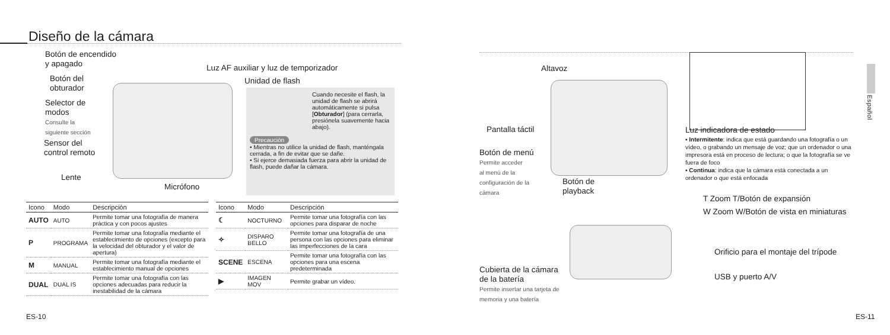Diseño de la cámara
Botón de encendido
y apagado
Botón del
obturador
Selector de
modos
Consulte la
siguiente sección
Sensor del
control remoto
Lente
Luz AF auxiliar y luz de temporizador
Unidad de flash
Micrófono
Cuando necesite el flash, la unidad de flash se abrirá automáticamente si pulsa [Obturador] (para cerrarla, presiónela suavemente hacia abajo).
Precaución
• Mientras no utilice la unidad de flash, manténgala cerrada, a fin de evitar que se dañe.
• Si ejerce demasiada fuerza para abrir la unidad de flash, puede dañar la cámara.
| Icono | Modo | Descripción |
| --- | --- | --- |
| AUTO | AUTO | Permite tomar una fotografía de manera práctica y con pocos ajustes |
| P | PROGRAMA | Permite tomar una fotografía mediante el establecimiento de opciones (excepto para la velocidad del obturador y el valor de apertura) |
| M | MANUAL | Permite tomar una fotografía mediante el establecimiento manual de opciones |
| DUAL | DUAL IS | Permite tomar una fotografía con las opciones adecuadas para reducir la inestabilidad de la cámara |
| Icono | Modo | Descripción |
| --- | --- | --- |
| ☾ | NOCTURNO | Permite tomar una fotografía con las opciones para disparar de noche |
| ✧ | DISPARO BELLO | Permite tomar una fotografía de una persona con las opciones para eliminar las imperfecciones de la cara |
| SCENE | ESCENA | Permite tomar una fotografía con las opciones para una escena predeterminada |
| ▶ | IMAGEN MOV | Permite grabar un vídeo. |
ES-10
Altavoz
Pantalla táctil
Botón de menú
Permite acceder
al menú de la
configuración de la
cámara
Botón de
playback
Luz indicadora de estado
▪ Intermitente: indica que está guardando una fotografía o un vídeo, o grabando un mensaje de voz; que un ordenador o una impresora está en proceso de lectura; o que la fotografía se ve fuera de foco
▪ Continua: indica que la cámara está conectada a un ordenador o que está enfocada
T Zoom T/Botón de expansión
W Zoom W/Botón de vista en miniaturas
Orificio para el montaje del trípode
Cubierta de la cámara
de la batería
Permite insertar una tarjeta de
memoria y una batería
USB y puerto A/V
Español
ES-11